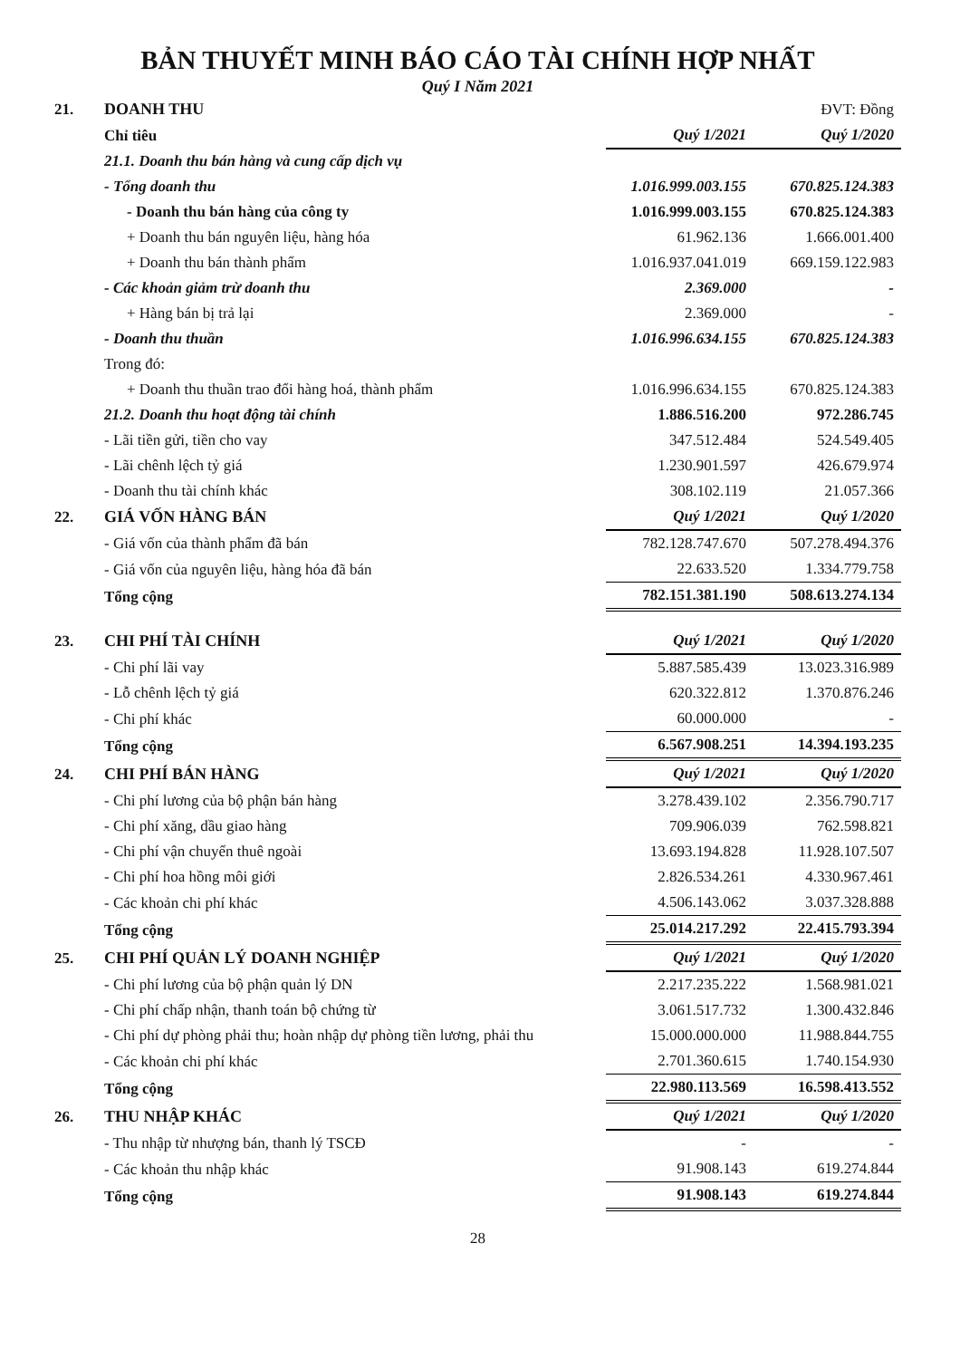BẢN THUYẾT MINH BÁO CÁO TÀI CHÍNH HỢP NHẤT
Quý I Năm 2021
| 21. | DOANH THU | | ĐVT: Đồng |
| | Chỉ tiêu | Quý 1/2021 | Quý 1/2020 |
| | 21.1. Doanh thu bán hàng và cung cấp dịch vụ | | |
| | - Tổng doanh thu | 1.016.999.003.155 | 670.825.124.383 |
| | - Doanh thu bán hàng của công ty | 1.016.999.003.155 | 670.825.124.383 |
| | + Doanh thu bán nguyên liệu, hàng hóa | 61.962.136 | 1.666.001.400 |
| | + Doanh thu bán thành phẩm | 1.016.937.041.019 | 669.159.122.983 |
| | - Các khoản giảm trừ doanh thu | 2.369.000 | - |
| | + Hàng bán bị trả lại | 2.369.000 | - |
| | - Doanh thu thuần | 1.016.996.634.155 | 670.825.124.383 |
| | Trong đó: | | |
| | + Doanh thu thuần trao đổi hàng hoá, thành phẩm | 1.016.996.634.155 | 670.825.124.383 |
| | 21.2. Doanh thu hoạt động tài chính | 1.886.516.200 | 972.286.745 |
| | - Lãi tiền gửi, tiền cho vay | 347.512.484 | 524.549.405 |
| | - Lãi chênh lệch tỷ giá | 1.230.901.597 | 426.679.974 |
| | - Doanh thu tài chính khác | 308.102.119 | 21.057.366 |
| 22. | GIÁ VỐN HÀNG BÁN | Quý 1/2021 | Quý 1/2020 |
| | - Giá vốn của thành phẩm đã bán | 782.128.747.670 | 507.278.494.376 |
| | - Giá vốn của nguyên liệu, hàng hóa đã bán | 22.633.520 | 1.334.779.758 |
| | Tổng cộng | 782.151.381.190 | 508.613.274.134 |
| 23. | CHI PHÍ TÀI CHÍNH | Quý 1/2021 | Quý 1/2020 |
| | - Chi phí lãi vay | 5.887.585.439 | 13.023.316.989 |
| | - Lỗ chênh lệch tỷ giá | 620.322.812 | 1.370.876.246 |
| | - Chi phí khác | 60.000.000 | - |
| | Tổng cộng | 6.567.908.251 | 14.394.193.235 |
| 24. | CHI PHÍ BÁN HÀNG | Quý 1/2021 | Quý 1/2020 |
| | - Chi phí lương của bộ phận bán hàng | 3.278.439.102 | 2.356.790.717 |
| | - Chi phí xăng, dầu giao hàng | 709.906.039 | 762.598.821 |
| | - Chi phí vận chuyển thuê ngoài | 13.693.194.828 | 11.928.107.507 |
| | - Chi phí hoa hồng môi giới | 2.826.534.261 | 4.330.967.461 |
| | - Các khoản chi phí khác | 4.506.143.062 | 3.037.328.888 |
| | Tổng cộng | 25.014.217.292 | 22.415.793.394 |
| 25. | CHI PHÍ QUẢN LÝ DOANH NGHIỆP | Quý 1/2021 | Quý 1/2020 |
| | - Chi phí lương của bộ phận quản lý DN | 2.217.235.222 | 1.568.981.021 |
| | - Chi phí chấp nhận, thanh toán bộ chứng từ | 3.061.517.732 | 1.300.432.846 |
| | - Chi phí dự phòng phải thu; hoàn nhập dự phòng tiền lương, phải thu | 15.000.000.000 | 11.988.844.755 |
| | - Các khoản chi phí khác | 2.701.360.615 | 1.740.154.930 |
| | Tổng cộng | 22.980.113.569 | 16.598.413.552 |
| 26. | THU NHẬP KHÁC | Quý 1/2021 | Quý 1/2020 |
| | - Thu nhập từ nhượng bán, thanh lý TSCĐ | - | - |
| | - Các khoản thu nhập khác | 91.908.143 | 619.274.844 |
| | Tổng cộng | 91.908.143 | 619.274.844 |
28